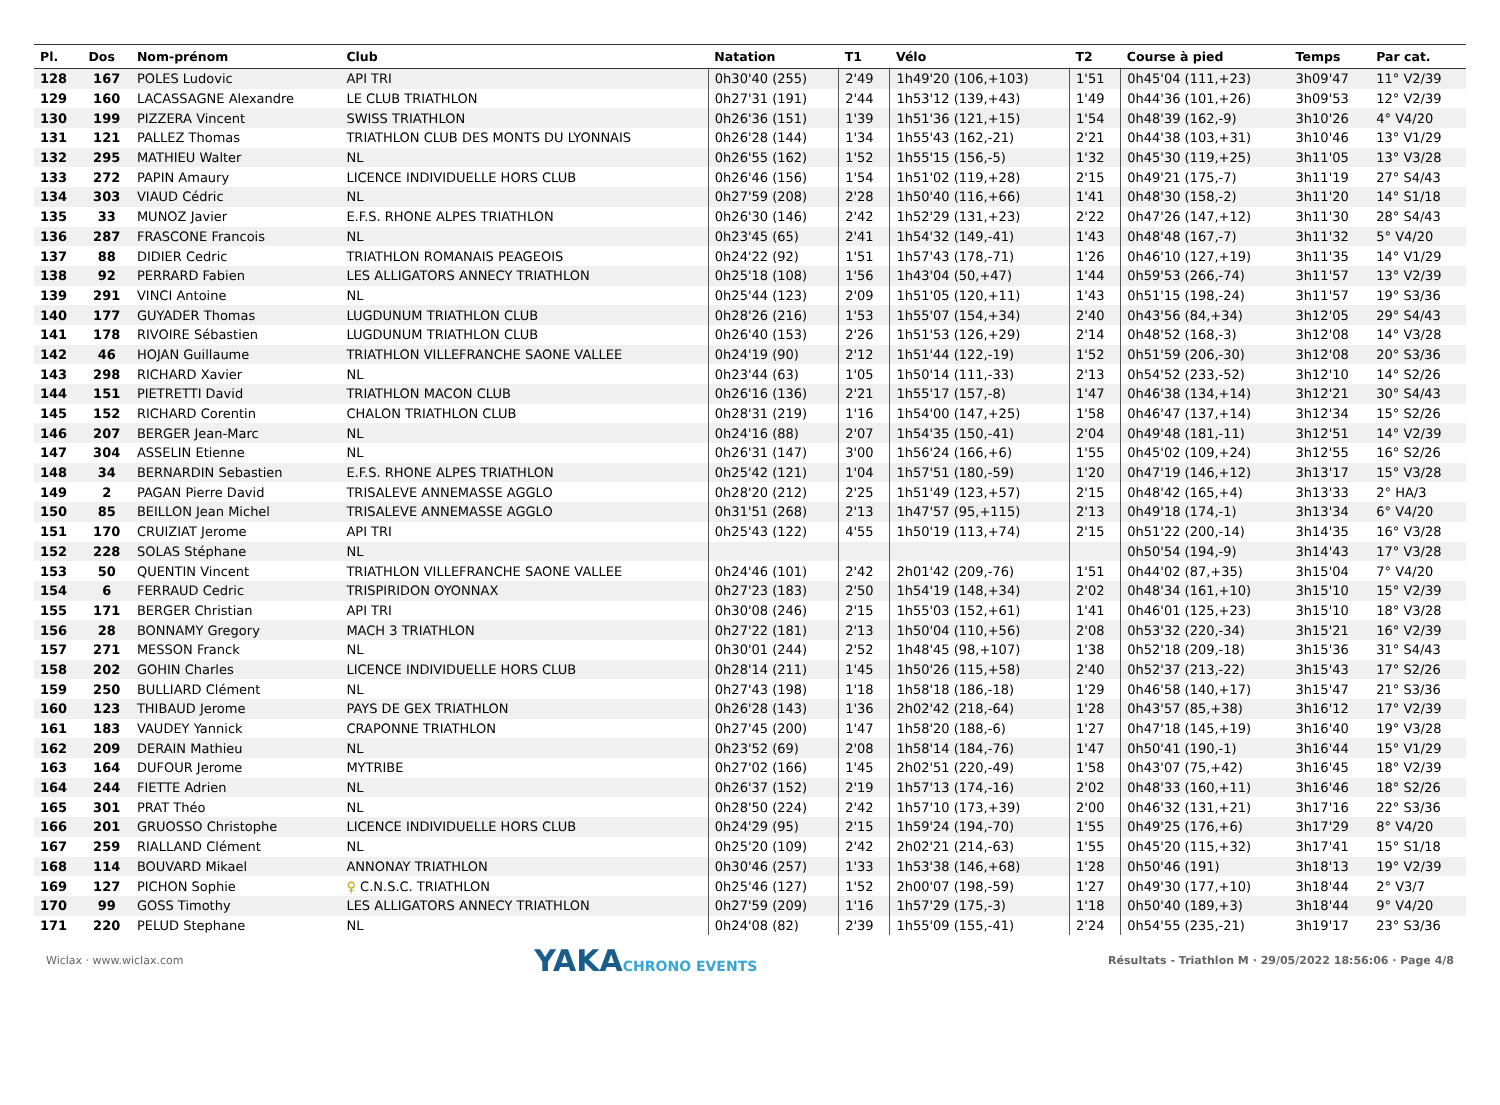| Pl. | Dos | Nom-prénom | Club | Natation | T1 | Vélo | T2 | Course à pied | Temps | Par cat. |
| --- | --- | --- | --- | --- | --- | --- | --- | --- | --- | --- |
| 128 | 167 | POLES Ludovic | API TRI | 0h30'40 (255) | 2'49 | 1h49'20 (106,+103) | 1'51 | 0h45'04 (111,+23) | 3h09'47 | 11° V2/39 |
| 129 | 160 | LACASSAGNE Alexandre | LE CLUB TRIATHLON | 0h27'31 (191) | 2'44 | 1h53'12 (139,+43) | 1'49 | 0h44'36 (101,+26) | 3h09'53 | 12° V2/39 |
| 130 | 199 | PIZZERA Vincent | SWISS TRIATHLON | 0h26'36 (151) | 1'39 | 1h51'36 (121,+15) | 1'54 | 0h48'39 (162,-9) | 3h10'26 | 4° V4/20 |
| 131 | 121 | PALLEZ Thomas | TRIATHLON CLUB DES MONTS DU LYONNAIS | 0h26'28 (144) | 1'34 | 1h55'43 (162,-21) | 2'21 | 0h44'38 (103,+31) | 3h10'46 | 13° V1/29 |
| 132 | 295 | MATHIEU Walter | NL | 0h26'55 (162) | 1'52 | 1h55'15 (156,-5) | 1'32 | 0h45'30 (119,+25) | 3h11'05 | 13° V3/28 |
| 133 | 272 | PAPIN Amaury | LICENCE INDIVIDUELLE HORS CLUB | 0h26'46 (156) | 1'54 | 1h51'02 (119,+28) | 2'15 | 0h49'21 (175,-7) | 3h11'19 | 27° S4/43 |
| 134 | 303 | VIAUD Cédric | NL | 0h27'59 (208) | 2'28 | 1h50'40 (116,+66) | 1'41 | 0h48'30 (158,-2) | 3h11'20 | 14° S1/18 |
| 135 | 33 | MUNOZ Javier | E.F.S. RHONE ALPES TRIATHLON | 0h26'30 (146) | 2'42 | 1h52'29 (131,+23) | 2'22 | 0h47'26 (147,+12) | 3h11'30 | 28° S4/43 |
| 136 | 287 | FRASCONE Francois | NL | 0h23'45 (65) | 2'41 | 1h54'32 (149,-41) | 1'43 | 0h48'48 (167,-7) | 3h11'32 | 5° V4/20 |
| 137 | 88 | DIDIER Cedric | TRIATHLON ROMANAIS PEAGEOIS | 0h24'22 (92) | 1'51 | 1h57'43 (178,-71) | 1'26 | 0h46'10 (127,+19) | 3h11'35 | 14° V1/29 |
| 138 | 92 | PERRARD Fabien | LES ALLIGATORS ANNECY TRIATHLON | 0h25'18 (108) | 1'56 | 1h43'04 (50,+47) | 1'44 | 0h59'53 (266,-74) | 3h11'57 | 13° V2/39 |
| 139 | 291 | VINCI Antoine | NL | 0h25'44 (123) | 2'09 | 1h51'05 (120,+11) | 1'43 | 0h51'15 (198,-24) | 3h11'57 | 19° S3/36 |
| 140 | 177 | GUYADER Thomas | LUGDUNUM TRIATHLON CLUB | 0h28'26 (216) | 1'53 | 1h55'07 (154,+34) | 2'40 | 0h43'56 (84,+34) | 3h12'05 | 29° S4/43 |
| 141 | 178 | RIVOIRE Sébastien | LUGDUNUM TRIATHLON CLUB | 0h26'40 (153) | 2'26 | 1h51'53 (126,+29) | 2'14 | 0h48'52 (168,-3) | 3h12'08 | 14° V3/28 |
| 142 | 46 | HOJAN Guillaume | TRIATHLON VILLEFRANCHE SAONE VALLEE | 0h24'19 (90) | 2'12 | 1h51'44 (122,-19) | 1'52 | 0h51'59 (206,-30) | 3h12'08 | 20° S3/36 |
| 143 | 298 | RICHARD Xavier | NL | 0h23'44 (63) | 1'05 | 1h50'14 (111,-33) | 2'13 | 0h54'52 (233,-52) | 3h12'10 | 14° S2/26 |
| 144 | 151 | PIETRETTI David | TRIATHLON MACON CLUB | 0h26'16 (136) | 2'21 | 1h55'17 (157,-8) | 1'47 | 0h46'38 (134,+14) | 3h12'21 | 30° S4/43 |
| 145 | 152 | RICHARD Corentin | CHALON TRIATHLON CLUB | 0h28'31 (219) | 1'16 | 1h54'00 (147,+25) | 1'58 | 0h46'47 (137,+14) | 3h12'34 | 15° S2/26 |
| 146 | 207 | BERGER Jean-Marc | NL | 0h24'16 (88) | 2'07 | 1h54'35 (150,-41) | 2'04 | 0h49'48 (181,-11) | 3h12'51 | 14° V2/39 |
| 147 | 304 | ASSELIN Etienne | NL | 0h26'31 (147) | 3'00 | 1h56'24 (166,+6) | 1'55 | 0h45'02 (109,+24) | 3h12'55 | 16° S2/26 |
| 148 | 34 | BERNARDIN Sebastien | E.F.S. RHONE ALPES TRIATHLON | 0h25'42 (121) | 1'04 | 1h57'51 (180,-59) | 1'20 | 0h47'19 (146,+12) | 3h13'17 | 15° V3/28 |
| 149 | 2 | PAGAN Pierre David | TRISALEVE ANNEMASSE AGGLO | 0h28'20 (212) | 2'25 | 1h51'49 (123,+57) | 2'15 | 0h48'42 (165,+4) | 3h13'33 | 2° HA/3 |
| 150 | 85 | BEILLON Jean Michel | TRISALEVE ANNEMASSE AGGLO | 0h31'51 (268) | 2'13 | 1h47'57 (95,+115) | 2'13 | 0h49'18 (174,-1) | 3h13'34 | 6° V4/20 |
| 151 | 170 | CRUIZIAT Jerome | API TRI | 0h25'43 (122) | 4'55 | 1h50'19 (113,+74) | 2'15 | 0h51'22 (200,-14) | 3h14'35 | 16° V3/28 |
| 152 | 228 | SOLAS Stéphane | NL | | | | | 0h50'54 (194,-9) | 3h14'43 | 17° V3/28 |
| 153 | 50 | QUENTIN Vincent | TRIATHLON VILLEFRANCHE SAONE VALLEE | 0h24'46 (101) | 2'42 | 2h01'42 (209,-76) | 1'51 | 0h44'02 (87,+35) | 3h15'04 | 7° V4/20 |
| 154 | 6 | FERRAUD Cedric | TRISPIRIDON OYONNAX | 0h27'23 (183) | 2'50 | 1h54'19 (148,+34) | 2'02 | 0h48'34 (161,+10) | 3h15'10 | 15° V2/39 |
| 155 | 171 | BERGER Christian | API TRI | 0h30'08 (246) | 2'15 | 1h55'03 (152,+61) | 1'41 | 0h46'01 (125,+23) | 3h15'10 | 18° V3/28 |
| 156 | 28 | BONNAMY Gregory | MACH 3 TRIATHLON | 0h27'22 (181) | 2'13 | 1h50'04 (110,+56) | 2'08 | 0h53'32 (220,-34) | 3h15'21 | 16° V2/39 |
| 157 | 271 | MESSON Franck | NL | 0h30'01 (244) | 2'52 | 1h48'45 (98,+107) | 1'38 | 0h52'18 (209,-18) | 3h15'36 | 31° S4/43 |
| 158 | 202 | GOHIN Charles | LICENCE INDIVIDUELLE HORS CLUB | 0h28'14 (211) | 1'45 | 1h50'26 (115,+58) | 2'40 | 0h52'37 (213,-22) | 3h15'43 | 17° S2/26 |
| 159 | 250 | BULLIARD Clément | NL | 0h27'43 (198) | 1'18 | 1h58'18 (186,-18) | 1'29 | 0h46'58 (140,+17) | 3h15'47 | 21° S3/36 |
| 160 | 123 | THIBAUD Jerome | PAYS DE GEX TRIATHLON | 0h26'28 (143) | 1'36 | 2h02'42 (218,-64) | 1'28 | 0h43'57 (85,+38) | 3h16'12 | 17° V2/39 |
| 161 | 183 | VAUDEY Yannick | CRAPONNE TRIATHLON | 0h27'45 (200) | 1'47 | 1h58'20 (188,-6) | 1'27 | 0h47'18 (145,+19) | 3h16'40 | 19° V3/28 |
| 162 | 209 | DERAIN Mathieu | NL | 0h23'52 (69) | 2'08 | 1h58'14 (184,-76) | 1'47 | 0h50'41 (190,-1) | 3h16'44 | 15° V1/29 |
| 163 | 164 | DUFOUR Jerome | MYTRIBE | 0h27'02 (166) | 1'45 | 2h02'51 (220,-49) | 1'58 | 0h43'07 (75,+42) | 3h16'45 | 18° V2/39 |
| 164 | 244 | FIETTE Adrien | NL | 0h26'37 (152) | 2'19 | 1h57'13 (174,-16) | 2'02 | 0h48'33 (160,+11) | 3h16'46 | 18° S2/26 |
| 165 | 301 | PRAT Théo | NL | 0h28'50 (224) | 2'42 | 1h57'10 (173,+39) | 2'00 | 0h46'32 (131,+21) | 3h17'16 | 22° S3/36 |
| 166 | 201 | GRUOSSO Christophe | LICENCE INDIVIDUELLE HORS CLUB | 0h24'29 (95) | 2'15 | 1h59'24 (194,-70) | 1'55 | 0h49'25 (176,+6) | 3h17'29 | 8° V4/20 |
| 167 | 259 | RIALLAND Clément | NL | 0h25'20 (109) | 2'42 | 2h02'21 (214,-63) | 1'55 | 0h45'20 (115,+32) | 3h17'41 | 15° S1/18 |
| 168 | 114 | BOUVARD Mikael | ANNONAY TRIATHLON | 0h30'46 (257) | 1'33 | 1h53'38 (146,+68) | 1'28 | 0h50'46 (191) | 3h18'13 | 19° V2/39 |
| 169 | 127 | PICHON Sophie | ♀ C.N.S.C. TRIATHLON | 0h25'46 (127) | 1'52 | 2h00'07 (198,-59) | 1'27 | 0h49'30 (177,+10) | 3h18'44 | 2° V3/7 |
| 170 | 99 | GOSS Timothy | LES ALLIGATORS ANNECY TRIATHLON | 0h27'59 (209) | 1'16 | 1h57'29 (175,-3) | 1'18 | 0h50'40 (189,+3) | 3h18'44 | 9° V4/20 |
| 171 | 220 | PELUD Stephane | NL | 0h24'08 (82) | 2'39 | 1h55'09 (155,-41) | 2'24 | 0h54'55 (235,-21) | 3h19'17 | 23° S3/36 |
Wiclax · www.wiclax.com
YAKACHRONO EVENTS
Résultats - Triathlon M · 29/05/2022 18:56:06 · Page 4/8